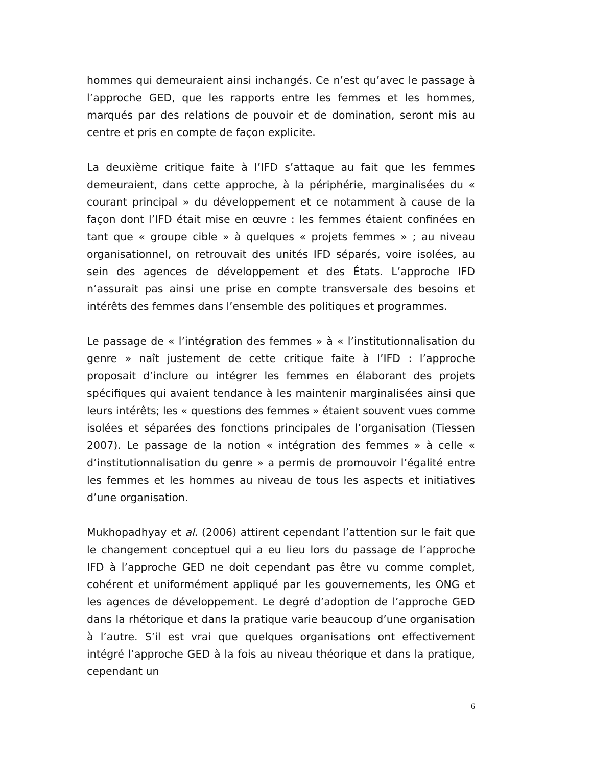hommes qui demeuraient ainsi inchangés. Ce n’est qu’avec le passage à l’approche GED, que les rapports entre les femmes et les hommes, marqués par des relations de pouvoir et de domination, seront mis au centre et pris en compte de façon explicite.
La deuxième critique faite à l’IFD s’attaque au fait que les femmes demeuraient, dans cette approche, à la périphérie, marginalisées du « courant principal » du développement et ce notamment à cause de la façon dont l’IFD était mise en œuvre : les femmes étaient confinées en tant que « groupe cible » à quelques « projets femmes » ; au niveau organisationnel, on retrouvait des unités IFD séparés, voire isolées, au sein des agences de développement et des États. L’approche IFD n’assurait pas ainsi une prise en compte transversale des besoins et intérêts des femmes dans l’ensemble des politiques et programmes.
Le passage de « l’intégration des femmes » à « l’institutionnalisation du genre » naît justement de cette critique faite à l’IFD : l’approche proposait d’inclure ou intégrer les femmes en élaborant des projets spécifiques qui avaient tendance à les maintenir marginalisées ainsi que leurs intérêts; les « questions des femmes » étaient souvent vues comme isolées et séparées des fonctions principales de l’organisation (Tiessen 2007). Le passage de la notion « intégration des femmes » à celle « d’institutionnalisation du genre » a permis de promouvoir l’égalité entre les femmes et les hommes au niveau de tous les aspects et initiatives d’une organisation.
Mukhopadhyay et al. (2006) attirent cependant l’attention sur le fait que le changement conceptuel qui a eu lieu lors du passage de l’approche IFD à l’approche GED ne doit cependant pas être vu comme complet, cohérent et uniformément appliqué par les gouvernements, les ONG et les agences de développement. Le degré d’adoption de l’approche GED dans la rhétorique et dans la pratique varie beaucoup d’une organisation à l’autre. S’il est vrai que quelques organisations ont effectivement intégré l’approche GED à la fois au niveau théorique et dans la pratique, cependant un
6